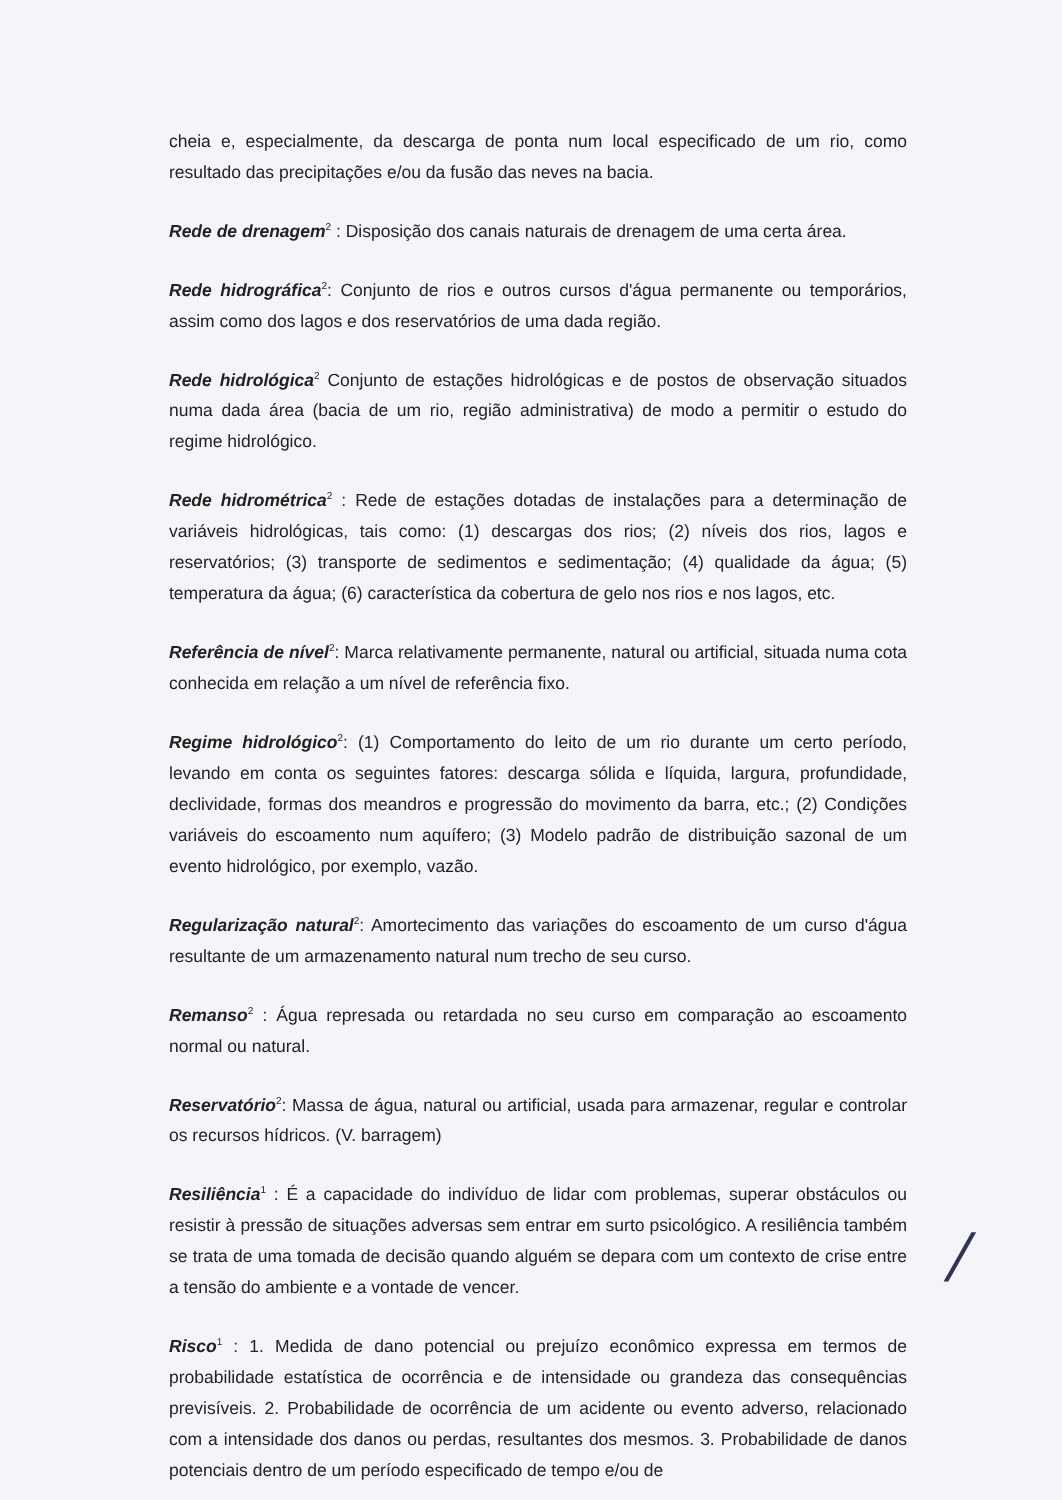cheia e, especialmente, da descarga de ponta num local especificado de um rio, como resultado das precipitações e/ou da fusão das neves na bacia.
Rede de drenagem<sup>2</sup> : Disposição dos canais naturais de drenagem de uma certa área.
Rede hidrográfica<sup>2</sup>: Conjunto de rios e outros cursos d'água permanente ou temporários, assim como dos lagos e dos reservatórios de uma dada região.
Rede hidrológica<sup>2</sup> Conjunto de estações hidrológicas e de postos de observação situados numa dada área (bacia de um rio, região administrativa) de modo a permitir o estudo do regime hidrológico.
Rede hidrométrica<sup>2</sup> : Rede de estações dotadas de instalações para a determinação de variáveis hidrológicas, tais como: (1) descargas dos rios; (2) níveis dos rios, lagos e reservatórios; (3) transporte de sedimentos e sedimentação; (4) qualidade da água; (5) temperatura da água; (6) característica da cobertura de gelo nos rios e nos lagos, etc.
Referência de nível<sup>2</sup>: Marca relativamente permanente, natural ou artificial, situada numa cota conhecida em relação a um nível de referência fixo.
Regime hidrológico<sup>2</sup>: (1) Comportamento do leito de um rio durante um certo período, levando em conta os seguintes fatores: descarga sólida e líquida, largura, profundidade, declividade, formas dos meandros e progressão do movimento da barra, etc.; (2) Condições variáveis do escoamento num aquífero; (3) Modelo padrão de distribuição sazonal de um evento hidrológico, por exemplo, vazão.
Regularização natural<sup>2</sup>: Amortecimento das variações do escoamento de um curso d'água resultante de um armazenamento natural num trecho de seu curso.
Remanso<sup>2</sup> : Água represada ou retardada no seu curso em comparação ao escoamento normal ou natural.
Reservatório<sup>2</sup>: Massa de água, natural ou artificial, usada para armazenar, regular e controlar os recursos hídricos. (V. barragem)
Resiliência<sup>1</sup> : É a capacidade do indivíduo de lidar com problemas, superar obstáculos ou resistir à pressão de situações adversas sem entrar em surto psicológico. A resiliência também se trata de uma tomada de decisão quando alguém se depara com um contexto de crise entre a tensão do ambiente e a vontade de vencer.
Risco<sup>1</sup> : 1. Medida de dano potencial ou prejuízo econômico expressa em termos de probabilidade estatística de ocorrência e de intensidade ou grandeza das consequências previsíveis. 2. Probabilidade de ocorrência de um acidente ou evento adverso, relacionado com a intensidade dos danos ou perdas, resultantes dos mesmos. 3. Probabilidade de danos potenciais dentro de um período especificado de tempo e/ou de
/